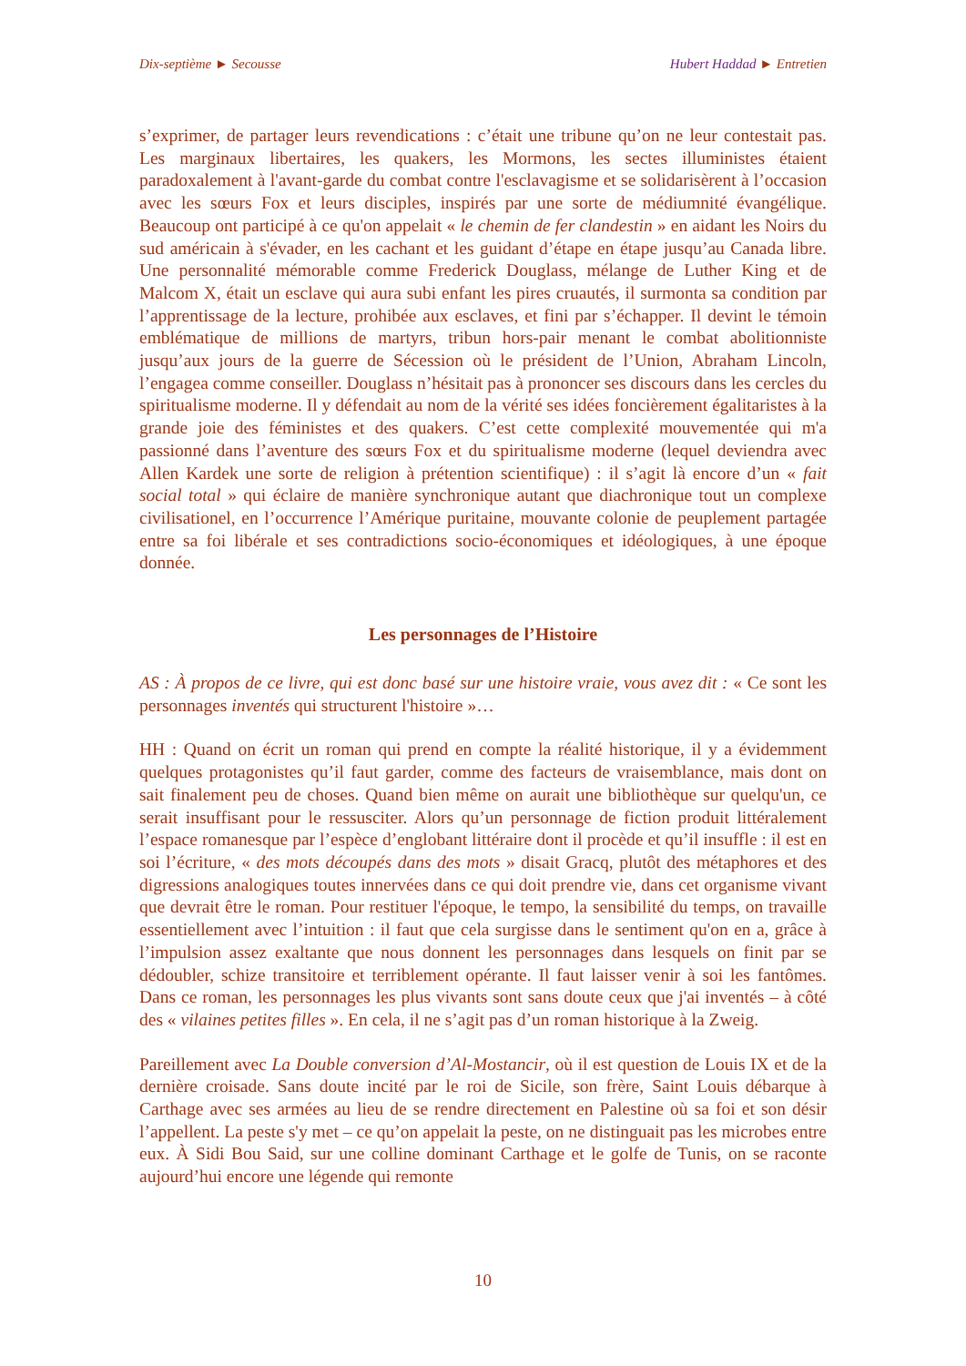Dix-septième ► Secousse Hubert Haddad ► Entretien
s’exprimer, de partager leurs revendications : c’était une tribune qu’on ne leur contestait pas. Les marginaux libertaires, les quakers, les Mormons, les sectes illuministes étaient paradoxalement à l'avant-garde du combat contre l'esclavagisme et se solidarisèrent à l’occasion avec les sœurs Fox et leurs disciples, inspirés par une sorte de médiumnité évangélique. Beaucoup ont participé à ce qu'on appelait « le chemin de fer clandestin » en aidant les Noirs du sud américain à s'évader, en les cachant et les guidant d’étape en étape jusqu’au Canada libre. Une personnalité mémorable comme Frederick Douglass, mélange de Luther King et de Malcom X, était un esclave qui aura subi enfant les pires cruautés, il surmonta sa condition par l’apprentissage de la lecture, prohibée aux esclaves, et fini par s’échapper. Il devint le témoin emblématique de millions de martyrs, tribun hors-pair menant le combat abolitionniste jusqu’aux jours de la guerre de Sécession où le président de l’Union, Abraham Lincoln, l’engagea comme conseiller. Douglass n’hésitait pas à prononcer ses discours dans les cercles du spiritualisme moderne. Il y défendait au nom de la vérité ses idées foncièrement égalitaristes à la grande joie des féministes et des quakers. C’est cette complexité mouvementée qui m'a passionné dans l’aventure des sœurs Fox et du spiritualisme moderne (lequel deviendra avec Allen Kardek une sorte de religion à prétention scientifique) : il s’agit là encore d’un « fait social total » qui éclaire de manière synchronique autant que diachronique tout un complexe civilisationel, en l’occurrence l’Amérique puritaine, mouvante colonie de peuplement partagée entre sa foi libérale et ses contradictions socio-économiques et idéologiques, à une époque donnée.
Les personnages de l’Histoire
AS : À propos de ce livre, qui est donc basé sur une histoire vraie, vous avez dit : « Ce sont les personnages inventés qui structurent l'histoire »…
HH : Quand on écrit un roman qui prend en compte la réalité historique, il y a évidemment quelques protagonistes qu’il faut garder, comme des facteurs de vraisemblance, mais dont on sait finalement peu de choses. Quand bien même on aurait une bibliothèque sur quelqu'un, ce serait insuffisant pour le ressusciter. Alors qu’un personnage de fiction produit littéralement l’espace romanesque par l’espèce d’englobant littéraire dont il procède et qu’il insuffle : il est en soi l’écriture, « des mots découpés dans des mots » disait Gracq, plutôt des métaphores et des digressions analogiques toutes innervées dans ce qui doit prendre vie, dans cet organisme vivant que devrait être le roman. Pour restituer l'époque, le tempo, la sensibilité du temps, on travaille essentiellement avec l’intuition : il faut que cela surgisse dans le sentiment qu'on en a, grâce à l’impulsion assez exaltante que nous donnent les personnages dans lesquels on finit par se dédoubler, schize transitoire et terriblement opérante. Il faut laisser venir à soi les fantômes. Dans ce roman, les personnages les plus vivants sont sans doute ceux que j'ai inventés – à côté des « vilaines petites filles ». En cela, il ne s’agit pas d’un roman historique à la Zweig.
Pareillement avec La Double conversion d’Al-Mostancir, où il est question de Louis IX et de la dernière croisade. Sans doute incité par le roi de Sicile, son frère, Saint Louis débarque à Carthage avec ses armées au lieu de se rendre directement en Palestine où sa foi et son désir l’appellent. La peste s'y met – ce qu’on appelait la peste, on ne distinguait pas les microbes entre eux. À Sidi Bou Said, sur une colline dominant Carthage et le golfe de Tunis, on se raconte aujourd’hui encore une légende qui remonte
10